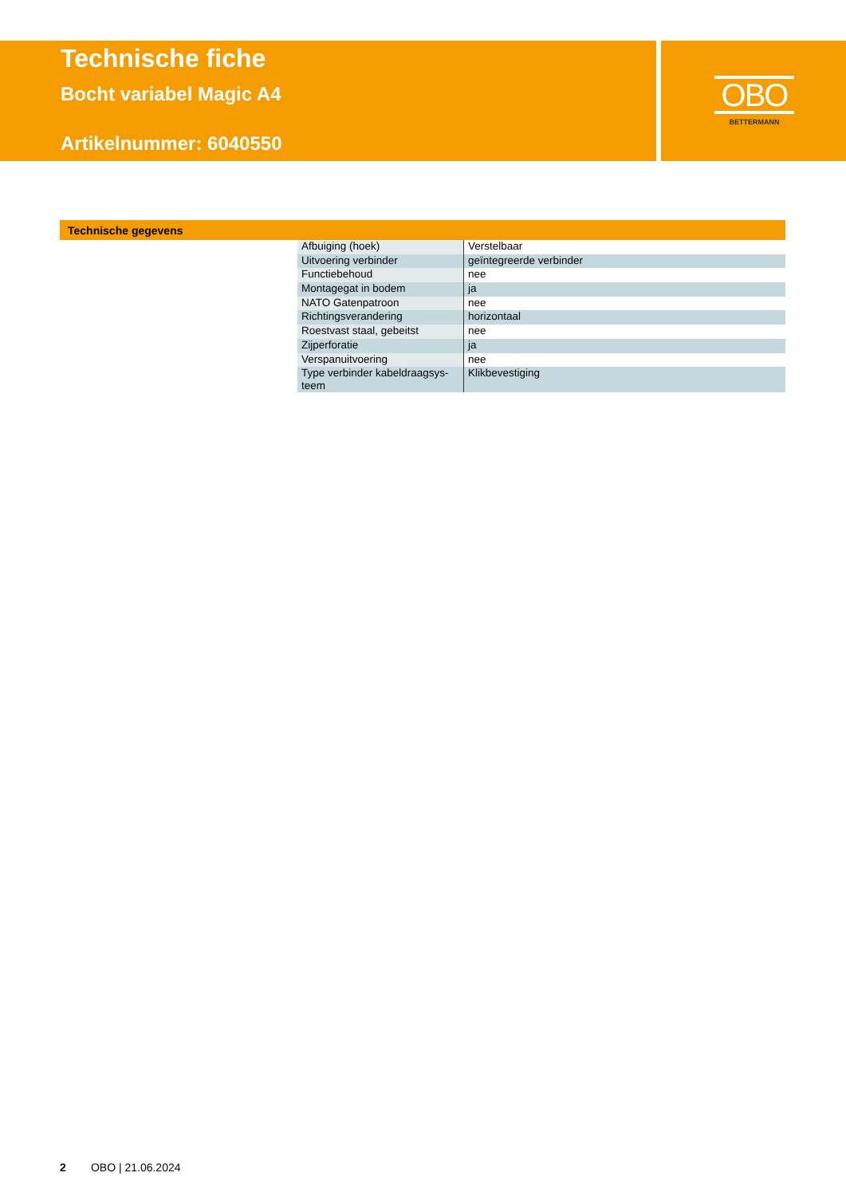Technische fiche
Bocht variabel Magic A4
Artikelnummer: 6040550
OBO
BETTERMANN
Technische gegevens
| Afbuiging (hoek) | Verstelbaar |
| Uitvoering verbinder | geïntegreerde verbinder |
| Functiebehoud | nee |
| Montagegat in bodem | ja |
| NATO Gatenpatroon | nee |
| Richtingsverandering | horizontaal |
| Roestvast staal, gebeitst | nee |
| Zijperforatie | ja |
| Verspanuitvoering | nee |
| Type verbinder kabeldraagsys- teem | Klikbevestiging |
2 OBO | 21.06.2024